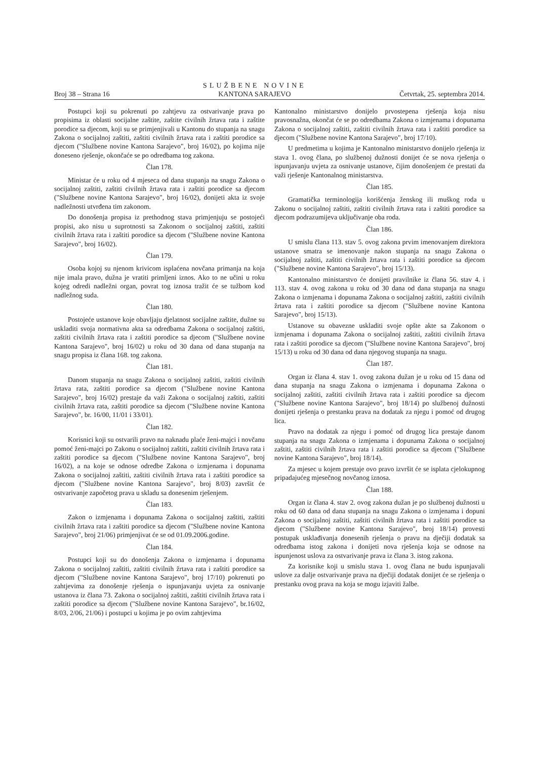Broj 38 – Strana 16
SLUŽBENE NOVINE
KANTONA SARAJEVO
Četvrtak, 25. septembra 2014.
Postupci koji su pokrenuti po zahtjevu za ostvarivanje prava po propisima iz oblasti socijalne zaštite, zaštite civilnih žrtava rata i zaštite porodice sa djecom, koji su se primjenjivali u Kantonu do stupanja na snagu Zakona o socijalnoj zaštiti, zaštiti civilnih žrtava rata i zaštiti porodice sa djecom ("Službene novine Kantona Sarajevo", broj 16/02), po kojima nije doneseno rješenje, okončaće se po odredbama tog zakona.
Član 178.
Ministar će u roku od 4 mjeseca od dana stupanja na snagu Zakona o socijalnoj zaštiti, zaštiti civilnih žrtava rata i zaštiti porodice sa djecom ("Službene novine Kantona Sarajevo", broj 16/02), donijeti akta iz svoje nadležnosti utvrđena tim zakonom.
Do donošenja propisa iz prethodnog stava primjenjuju se postojeći propisi, ako nisu u suprotnosti sa Zakonom o socijalnoj zaštiti, zaštiti civilnih žrtava rata i zaštiti porodice sa djecom ("Službene novine Kantona Sarajevo", broj 16/02).
Član 179.
Osoba kojoj su njenom krivicom isplaćena novčana primanja na koja nije imala pravo, dužna je vratiti primljeni iznos. Ako to ne učini u roku kojeg odredi nadležni organ, povrat tog iznosa tražit će se tužbom kod nadležnog suda.
Član 180.
Postojeće ustanove koje obavljaju djelatnost socijalne zaštite, dužne su uskladiti svoja normativna akta sa odredbama Zakona o socijalnoj zaštiti, zaštiti civilnih žrtava rata i zaštiti porodice sa djecom ("Službene novine Kantona Sarajevo", broj 16/02) u roku od 30 dana od dana stupanja na snagu propisa iz člana 168. tog zakona.
Član 181.
Danom stupanja na snagu Zakona o socijalnoj zaštiti, zaštiti civilnih žrtava rata, zaštiti porodice sa djecom ("Službene novine Kantona Sarajevo", broj 16/02) prestaje da važi Zakona o socijalnoj zaštiti, zaštiti civilnih žrtava rata, zaštiti porodice sa djecom ("Službene novine Kantona Sarajevo", br. 16/00, 11/01 i 33/01).
Član 182.
Korisnici koji su ostvarili pravo na naknadu plaće ženi-majci i novčanu pomoć ženi-majci po Zakonu o socijalnoj zaštiti, zaštiti civilnih žrtava rata i zaštiti porodice sa djecom ("Službene novine Kantona Sarajevo", broj 16/02), a na koje se odnose odredbe Zakona o izmjenama i dopunama Zakona o socijalnoj zaštiti, zaštiti civilnih žrtava rata i zaštiti porodice sa djecom ("Službene novine Kantona Sarajevo", broj 8/03) završit će ostvarivanje započetog prava u skladu sa donesenim rješenjem.
Član 183.
Zakon o izmjenama i dopunama Zakona o socijalnoj zaštiti, zaštiti civilnih žrtava rata i zaštiti porodice sa djecom ("Službene novine Kantona Sarajevo", broj 21/06) primjenjivat će se od 01.09.2006.godine.
Član 184.
Postupci koji su do donošenja Zakona o izmjenama i dopunama Zakona o socijalnoj zaštiti, zaštiti civilnih žrtava rata i zaštiti porodice sa djecom ("Službene novine Kantona Sarajevo", broj 17/10) pokrenuti po zahtjevima za donošenje rješenja o ispunjavanju uvjeta za osnivanje ustanova iz člana 73. Zakona o socijalnoj zaštiti, zaštiti civilnih žrtava rata i zaštiti porodice sa djecom ("Službene novine Kantona Sarajevo", br.16/02, 8/03, 2/06, 21/06) i postupci u kojima je po ovim zahtjevima
Kantonalno ministarstvo donijelo prvostepena rješenja koja nisu pravosnažna, okončat će se po odredbama Zakona o izmjenama i dopunama Zakona o socijalnoj zaštiti, zaštiti civilnih žrtava rata i zaštiti porodice sa djecom ("Službene novine Kantona Sarajevo", broj 17/10).
U predmetima u kojima je Kantonalno ministarstvo donijelo rješenja iz stava 1. ovog člana, po službenoj dužnosti donijet će se nova rješenja o ispunjavanju uvjeta za osnivanje ustanove, čijim donošenjem će prestati da važi rješenje Kantonalnog ministarstva.
Član 185.
Gramatička terminologija korišćenja ženskog ili muškog roda u Zakonu o socijalnoj zaštiti, zaštiti civilnih žrtava rata i zaštiti porodice sa djecom podrazumijeva uključivanje oba roda.
Član 186.
U smislu člana 113. stav 5. ovog zakona prvim imenovanjem direktora ustanove smatra se imenovanje nakon stupanja na snagu Zakona o socijalnoj zaštiti, zaštiti civilnih žrtava rata i zaštiti porodice sa djecom ("Službene novine Kantona Sarajevo", broj 15/13).
Kantonalno ministarstvo će donijeti pravilnike iz člana 56. stav 4. i 113. stav 4. ovog zakona u roku od 30 dana od dana stupanja na snagu Zakona o izmjenama i dopunama Zakona o socijalnoj zaštiti, zaštiti civilnih žrtava rata i zaštiti porodice sa djecom ("Službene novine Kantona Sarajevo", broj 15/13).
Ustanove su obavezne uskladiti svoje opšte akte sa Zakonom o izmjenama i dopunama Zakona o socijalnoj zaštiti, zaštiti civilnih žrtava rata i zaštiti porodice sa djecom ("Službene novine Kantona Sarajevo", broj 15/13) u roku od 30 dana od dana njegovog stupanja na snagu.
Član 187.
Organ iz člana 4. stav 1. ovog zakona dužan je u roku od 15 dana od dana stupanja na snagu Zakona o izmjenama i dopunama Zakona o socijalnoj zaštiti, zaštiti civilnih žrtava rata i zaštiti porodice sa djecom ("Službene novine Kantona Sarajevo", broj 18/14) po službenoj dužnosti donijeti rješenja o prestanku prava na dodatak za njegu i pomoć od drugog lica.
Pravo na dodatak za njegu i pomoć od drugog lica prestaje danom stupanja na snagu Zakona o izmjenama i dopunama Zakona o socijalnoj zaštiti, zaštiti civilnih žrtava rata i zaštiti porodice sa djecom ("Službene novine Kantona Sarajevo", broj 18/14).
Za mjesec u kojem prestaje ovo pravo izvršit će se isplata cjelokupnog pripadajućeg mjesečnog novčanog iznosa.
Član 188.
Organ iz člana 4. stav 2. ovog zakona dužan je po službenoj dužnosti u roku od 60 dana od dana stupanja na snagu Zakona o izmjenama i dopuni Zakona o socijalnoj zaštiti, zaštiti civilnih žrtava rata i zaštiti porodice sa djecom ("Službene novine Kantona Sarajevo", broj 18/14) provesti postupak usklađivanja donesenih rješenja o pravu na dječiji dodatak sa odredbama istog zakona i donijeti nova rješenja koja se odnose na ispunjenost uslova za ostvarivanje prava iz člana 3. istog zakona.
Za korisnike koji u smislu stava 1. ovog člana ne budu ispunjavali uslove za dalje ostvarivanje prava na dječiji dodatak donijet će se rješenja o prestanku ovog prava na koja se mogu izjaviti žalbe.